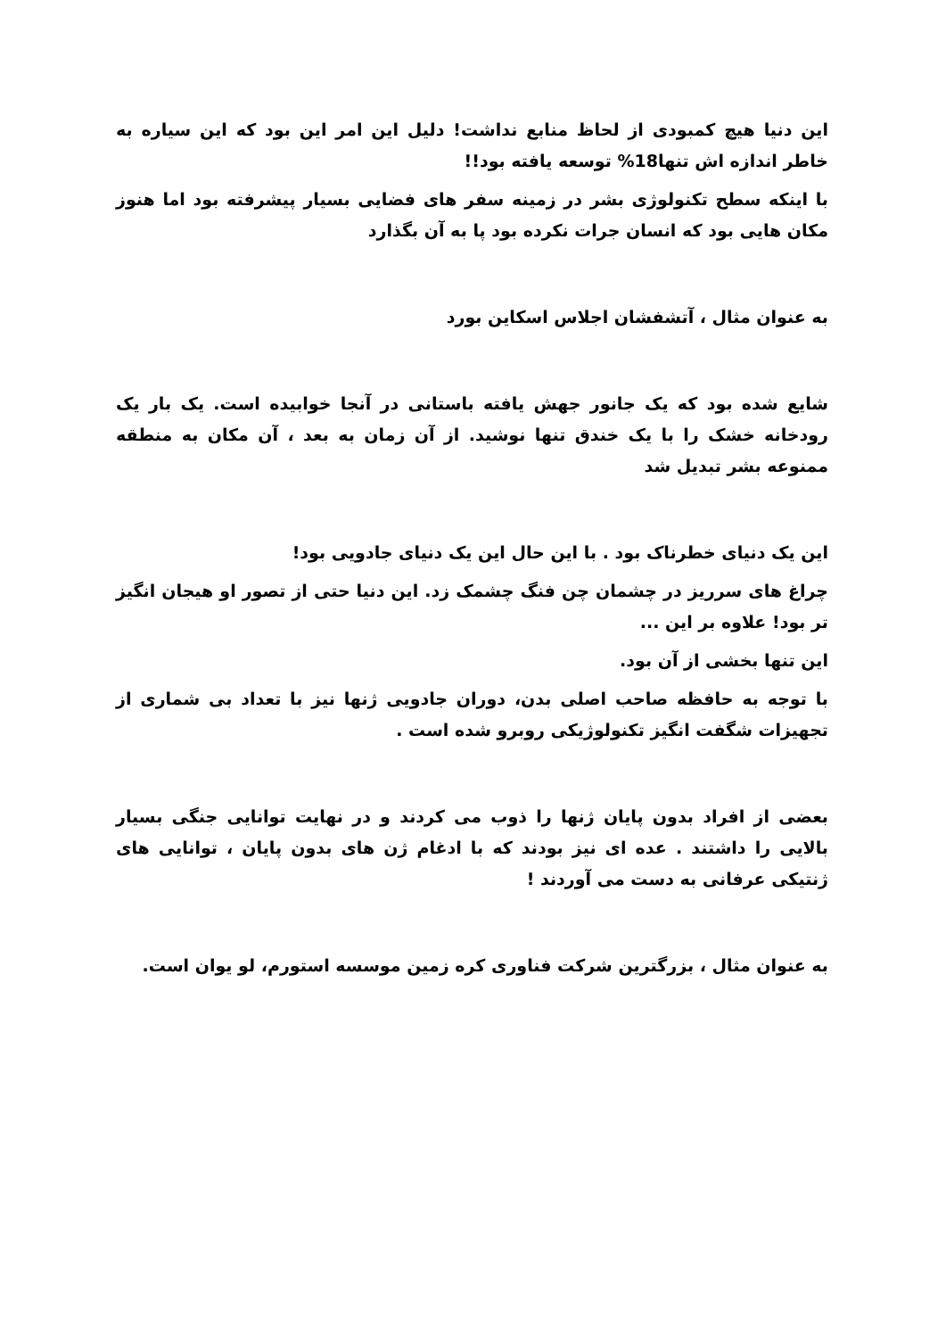این دنیا هیچ کمبودی از لحاظ منابع نداشت! دلیل این امر این بود که این سیاره به خاطر اندازه اش تنها18% توسعه یافته بود!!
با اینکه سطح تکنولوژی بشر در زمینه سفر های فضایی بسیار پیشرفته بود اما هنوز مکان هایی بود که انسان جرات نکرده بود پا به آن بگذارد
به عنوان مثال ، آتشفشان اجلاس اسکاین بورد
شایع شده بود که یک جانور جهش یافته باستانی در آنجا خوابیده است. یک بار یک رودخانه خشک را با یک خندق تنها نوشید. از آن زمان به بعد ، آن مکان به منطقه ممنوعه بشر تبدیل شد
این یک دنیای خطرناک بود . با این حال این یک دنیای جادویی بود!
چراغ های سرریز در چشمان چن فنگ چشمک زد. این دنیا حتی از تصور او هیجان انگیز تر بود! علاوه بر این ...
این تنها بخشی از آن بود.
با توجه به حافظه صاحب اصلی بدن، دوران جادویی ژنها نیز با تعداد بی شماری از تجهیزات شگفت انگیز تکنولوژیکی روبرو شده است .
بعضی از افراد بدون پایان ژنها را ذوب می کردند و در نهایت توانایی جنگی بسیار بالایی را داشتند . عده ای نیز بودند که با ادغام ژن های بدون پایان ، توانایی های ژنتیکی عرفانی به دست می آوردند !
به عنوان مثال ، بزرگترین شرکت فناوری کره زمین موسسه استورم، لو یوان است.